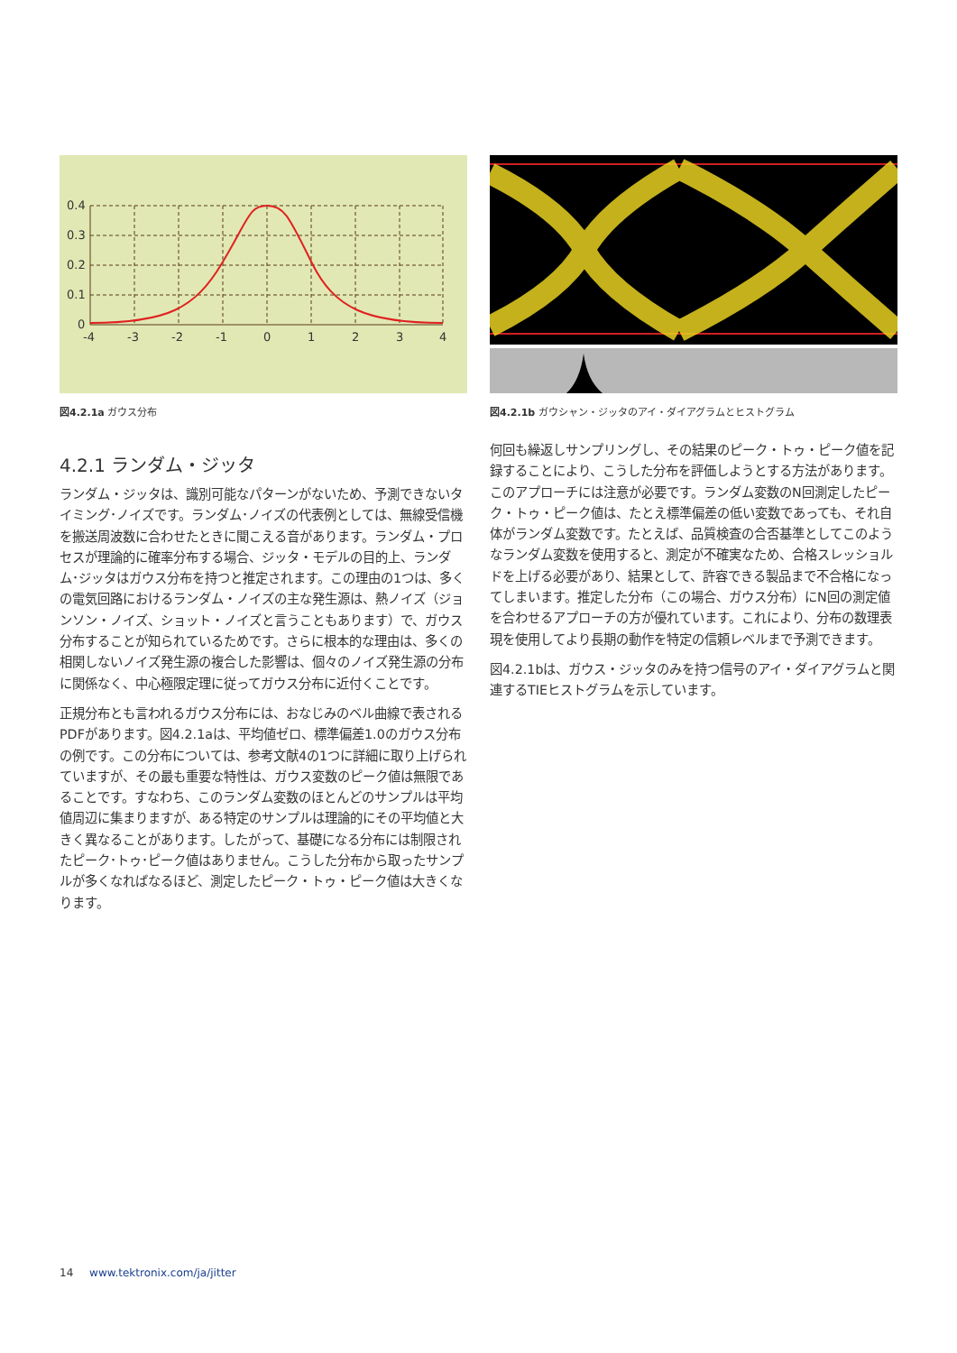0.4
0.3
0.2
0.1
0
-4
-3
-2
-1
0
1
2
3
4
図4.2.1a ガウス分布
図4.2.1b ガウシャン・ジッタのアイ・ダイアグラムとヒストグラム
4.2.1 ランダム・ジッタ
ランダム・ジッタは、識別可能なパターンがないため、予測できないタイミング･ノイズです。ランダム･ノイズの代表例としては、無線受信機を搬送周波数に合わせたときに聞こえる音があります。ランダム・プロセスが理論的に確率分布する場合、ジッタ・モデルの目的上、ランダム･ジッタはガウス分布を持つと推定されます。この理由の1つは、多くの電気回路におけるランダム・ノイズの主な発生源は、熱ノイズ（ジョンソン・ノイズ、ショット・ノイズと言うこともあります）で、ガウス分布することが知られているためです。さらに根本的な理由は、多くの相関しないノイズ発生源の複合した影響は、個々のノイズ発生源の分布に関係なく、中心極限定理に従ってガウス分布に近付くことです。
正規分布とも言われるガウス分布には、おなじみのベル曲線で表されるPDFがあります。図4.2.1aは、平均値ゼロ、標準偏差1.0のガウス分布の例です。この分布については、参考文献4の1つに詳細に取り上げられていますが、その最も重要な特性は、ガウス変数のピーク値は無限であることです。すなわち、このランダム変数のほとんどのサンプルは平均値周辺に集まりますが、ある特定のサンプルは理論的にその平均値と大きく異なることがあります。したがって、基礎になる分布には制限されたピーク･トゥ･ピーク値はありません。こうした分布から取ったサンプルが多くなればなるほど、測定したピーク・トゥ・ピーク値は大きくなります。
何回も繰返しサンプリングし、その結果のピーク・トゥ・ピーク値を記録することにより、こうした分布を評価しようとする方法があります。このアプローチには注意が必要です。ランダム変数のN回測定したピーク・トゥ・ピーク値は、たとえ標準偏差の低い変数であっても、それ自体がランダム変数です。たとえば、品質検査の合否基準としてこのようなランダム変数を使用すると、測定が不確実なため、合格スレッショルドを上げる必要があり、結果として、許容できる製品まで不合格になってしまいます。推定した分布（この場合、ガウス分布）にN回の測定値を合わせるアプローチの方が優れています。これにより、分布の数理表現を使用してより長期の動作を特定の信頼レベルまで予測できます。
図4.2.1bは、ガウス・ジッタのみを持つ信号のアイ・ダイアグラムと関連するTIEヒストグラムを示しています。
14 www.tektronix.com/ja/jitter